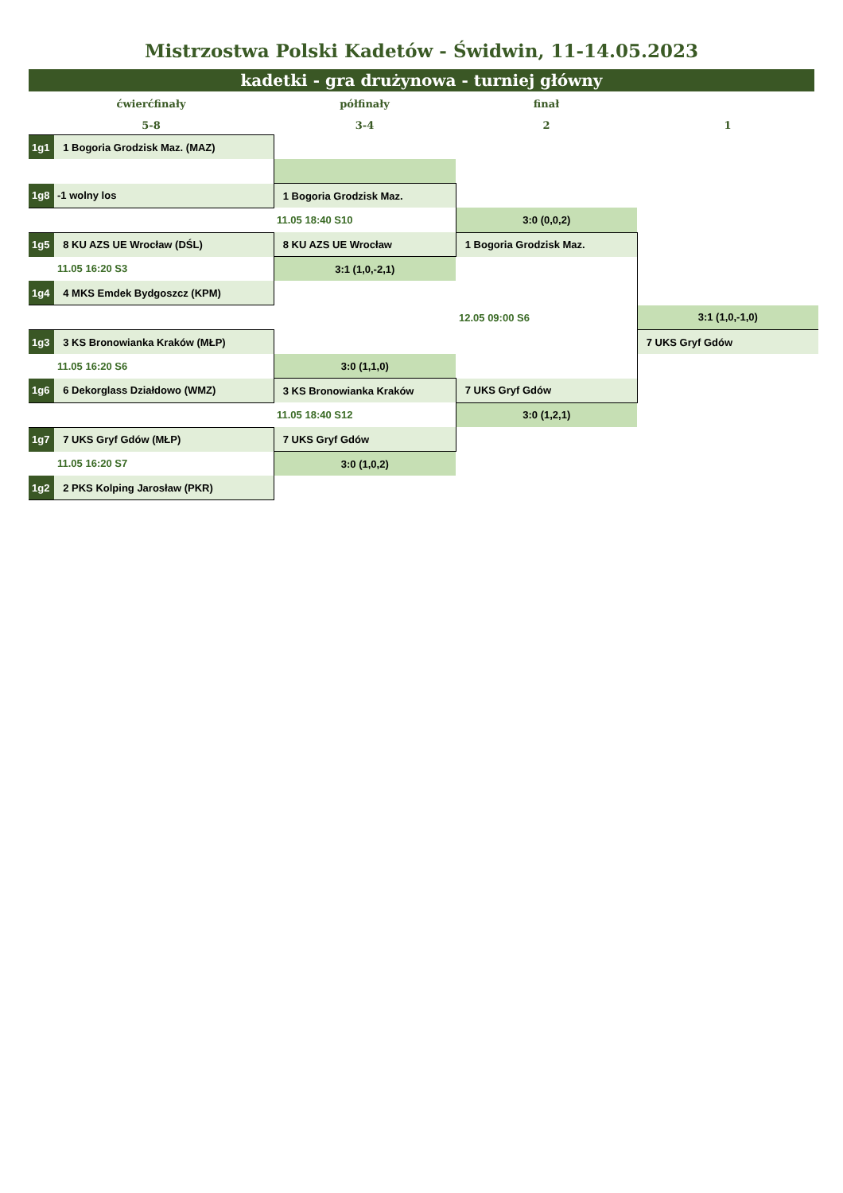Mistrzostwa Polski Kadetów - Świdwin, 11-14.05.2023
kadetki - gra drużynowa - turniej główny
| ćwierćfinały | | półfinały | finał | |
| 5-8 | | 3-4 | 2 | 1 |
| 1g1 | 1 Bogoria Grodzisk Maz. (MAZ) | | | |
| 1g8 | -1 wolny los | 1 Bogoria Grodzisk Maz. | | |
| | | 11.05 18:40 S10 | 3:0 (0,0,2) | |
| 1g5 | 8 KU AZS UE Wrocław (DŚL) | 8 KU AZS UE Wrocław | 1 Bogoria Grodzisk Maz. | |
| | 11.05 16:20 S3 | 3:1 (1,0,-2,1) | | |
| 1g4 | 4 MKS Emdek Bydgoszcz (KPM) | | | |
| | | | 12.05 09:00 S6 | 3:1 (1,0,-1,0) |
| 1g3 | 3 KS Bronowianka Kraków (MŁP) | | | 7 UKS Gryf Gdów |
| | 11.05 16:20 S6 | 3:0 (1,1,0) | | |
| 1g6 | 6 Dekorglass Działdowo (WMZ) | 3 KS Bronowianka Kraków | 7 UKS Gryf Gdów | |
| | | 11.05 18:40 S12 | 3:0 (1,2,1) | |
| 1g7 | 7 UKS Gryf Gdów (MŁP) | 7 UKS Gryf Gdów | | |
| | 11.05 16:20 S7 | 3:0 (1,0,2) | | |
| 1g2 | 2 PKS Kolping Jarosław (PKR) | | | |